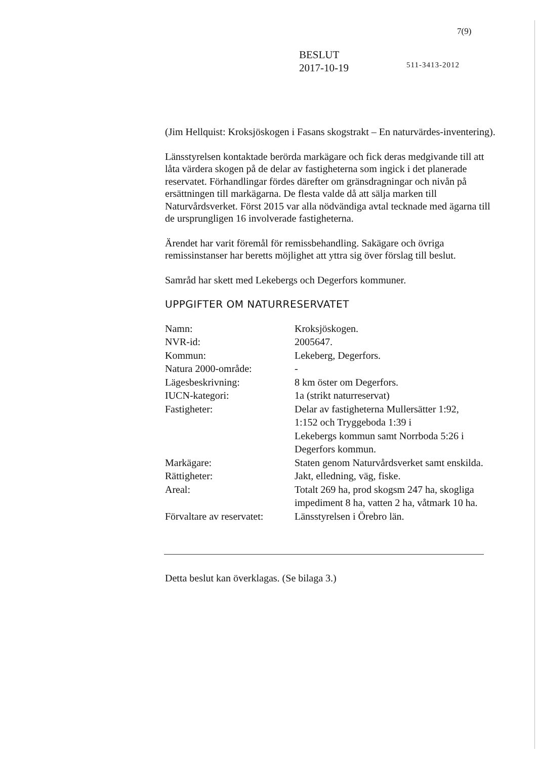7(9)
BESLUT
2017-10-19
511-3413-2012
(Jim Hellquist: Kroksjöskogen i Fasans skogstrakt – En naturvärdes-inventering).
Länsstyrelsen kontaktade berörda markägare och fick deras medgivande till att låta värdera skogen på de delar av fastigheterna som ingick i det planerade reservatet. Förhandlingar fördes därefter om gränsdragningar och nivån på ersättningen till markägarna. De flesta valde då att sälja marken till Naturvårdsverket. Först 2015 var alla nödvändiga avtal tecknade med ägarna till de ursprungligen 16 involverade fastigheterna.
Ärendet har varit föremål för remissbehandling. Sakägare och övriga remissinstanser har beretts möjlighet att yttra sig över förslag till beslut.
Samråd har skett med Lekebergs och Degerfors kommuner.
UPPGIFTER OM NATURRESERVATET
| Namn: | Kroksjöskogen. |
| NVR-id: | 2005647. |
| Kommun: | Lekeberg, Degerfors. |
| Natura 2000-område: | - |
| Lägesbeskrivning: | 8 km öster om Degerfors. |
| IUCN-kategori: | 1a (strikt naturreservat) |
| Fastigheter: | Delar av fastigheterna Mullersätter 1:92, 1:152 och Tryggeboda 1:39 i Lekebergs kommun samt Norrboda 5:26 i Degerfors kommun. |
| Markägare: | Staten genom Naturvårdsverket samt enskilda. |
| Rättigheter: | Jakt, elledning, väg, fiske. |
| Areal: | Totalt 269 ha, prod skogsm 247 ha, skogliga impediment 8 ha, vatten 2 ha, våtmark 10 ha. |
| Förvaltare av reservatet: | Länsstyrelsen i Örebro län. |
Detta beslut kan överklagas. (Se bilaga 3.)